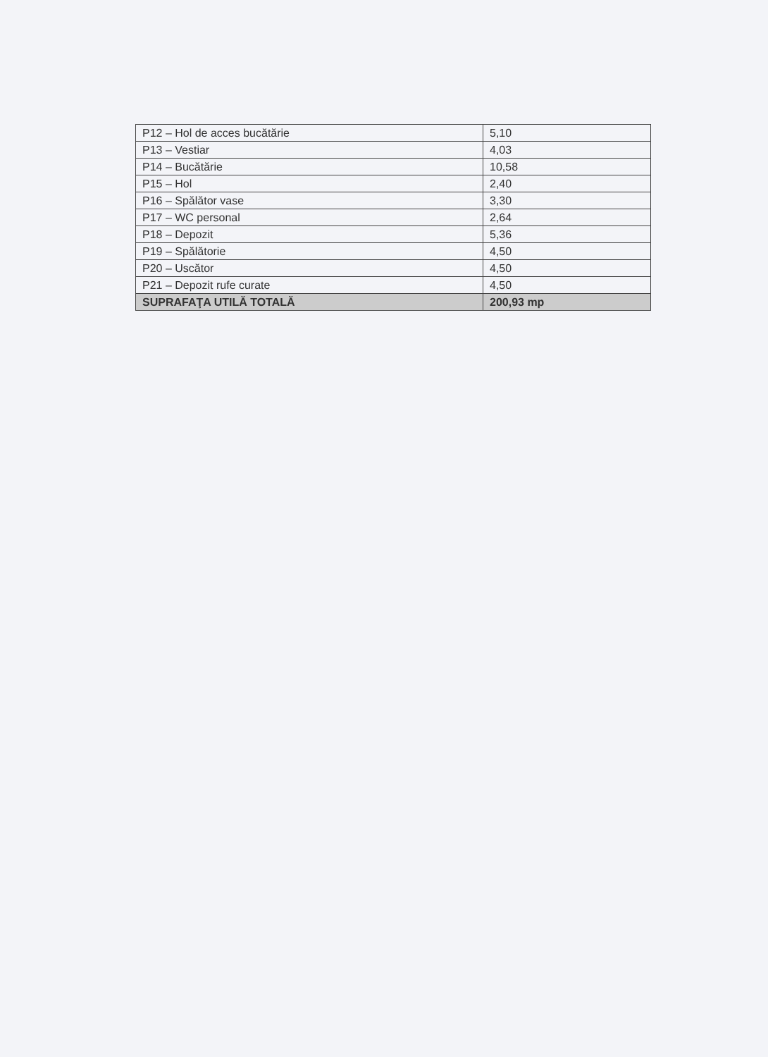| P12 – Hol de acces bucătărie | 5,10 |
| P13 – Vestiar | 4,03 |
| P14 – Bucătărie | 10,58 |
| P15 – Hol | 2,40 |
| P16 – Spălător vase | 3,30 |
| P17 – WC personal | 2,64 |
| P18 – Depozit | 5,36 |
| P19 – Spălătorie | 4,50 |
| P20 – Uscător | 4,50 |
| P21 – Depozit rufe curate | 4,50 |
| SUPRAFAŢA UTILĂ TOTALĂ | 200,93 mp |